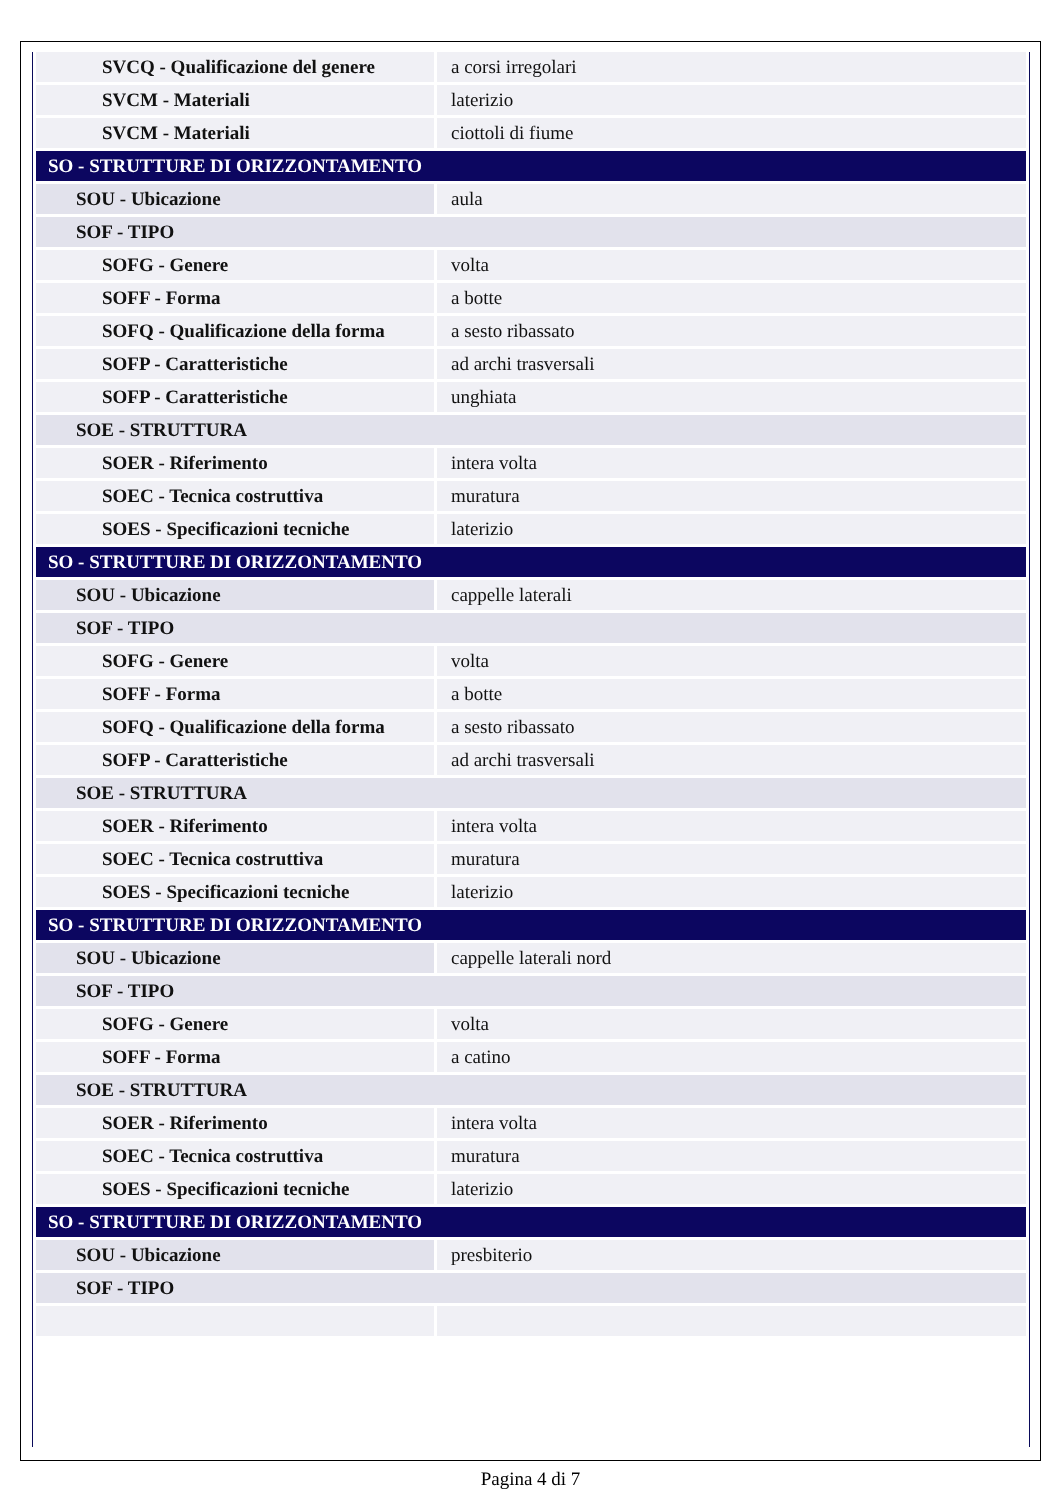| SVCQ - Qualificazione del genere | a corsi irregolari |
| SVCM - Materiali | laterizio |
| SVCM - Materiali | ciottoli di fiume |
| SO - STRUTTURE DI ORIZZONTAMENTO | |
| SOU - Ubicazione | aula |
| SOF - TIPO | |
| SOFG - Genere | volta |
| SOFF - Forma | a botte |
| SOFQ - Qualificazione della forma | a sesto ribassato |
| SOFP - Caratteristiche | ad archi trasversali |
| SOFP - Caratteristiche | unghiata |
| SOE - STRUTTURA | |
| SOER - Riferimento | intera volta |
| SOEC - Tecnica costruttiva | muratura |
| SOES - Specificazioni tecniche | laterizio |
| SO - STRUTTURE DI ORIZZONTAMENTO | |
| SOU - Ubicazione | cappelle laterali |
| SOF - TIPO | |
| SOFG - Genere | volta |
| SOFF - Forma | a botte |
| SOFQ - Qualificazione della forma | a sesto ribassato |
| SOFP - Caratteristiche | ad archi trasversali |
| SOE - STRUTTURA | |
| SOER - Riferimento | intera volta |
| SOEC - Tecnica costruttiva | muratura |
| SOES - Specificazioni tecniche | laterizio |
| SO - STRUTTURE DI ORIZZONTAMENTO | |
| SOU - Ubicazione | cappelle laterali nord |
| SOF - TIPO | |
| SOFG - Genere | volta |
| SOFF - Forma | a catino |
| SOE - STRUTTURA | |
| SOER - Riferimento | intera volta |
| SOEC - Tecnica costruttiva | muratura |
| SOES - Specificazioni tecniche | laterizio |
| SO - STRUTTURE DI ORIZZONTAMENTO | |
| SOU - Ubicazione | presbiterio |
| SOF - TIPO | |
Pagina 4 di 7